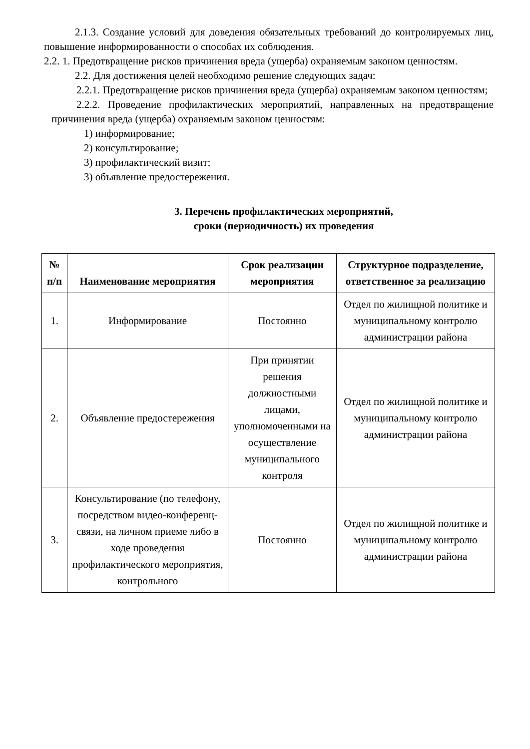2.1.3. Создание условий для доведения обязательных требований до контролируемых лиц, повышение информированности о способах их соблюдения.
2.2. 1. Предотвращение рисков причинения вреда (ущерба) охраняемым законом ценностям.
2.2. Для достижения целей необходимо решение следующих задач:
2.2.1. Предотвращение рисков причинения вреда (ущерба) охраняемым законом ценностям;
2.2.2. Проведение профилактических мероприятий, направленных на предотвращение причинения вреда (ущерба) охраняемым законом ценностям:
1) информирование;
2) консультирование;
3) профилактический визит;
3) объявление предостережения.
3. Перечень профилактических мероприятий,
сроки (периодичность) их проведения
| № п/п | Наименование мероприятия | Срок реализации мероприятия | Структурное подразделение, ответственное за реализацию |
| --- | --- | --- | --- |
| 1. | Информирование | Постоянно | Отдел по жилищной политике и муниципальному контролю администрации района |
| 2. | Объявление предостережения | При принятии решения должностными лицами, уполномоченными на осуществление муниципального контроля | Отдел по жилищной политике и муниципальному контролю администрации района |
| 3. | Консультирование (по телефону, посредством видео-конференц-связи, на личном приеме либо в ходе проведения профилактического мероприятия, контрольного | Постоянно | Отдел по жилищной политике и муниципальному контролю администрации района |